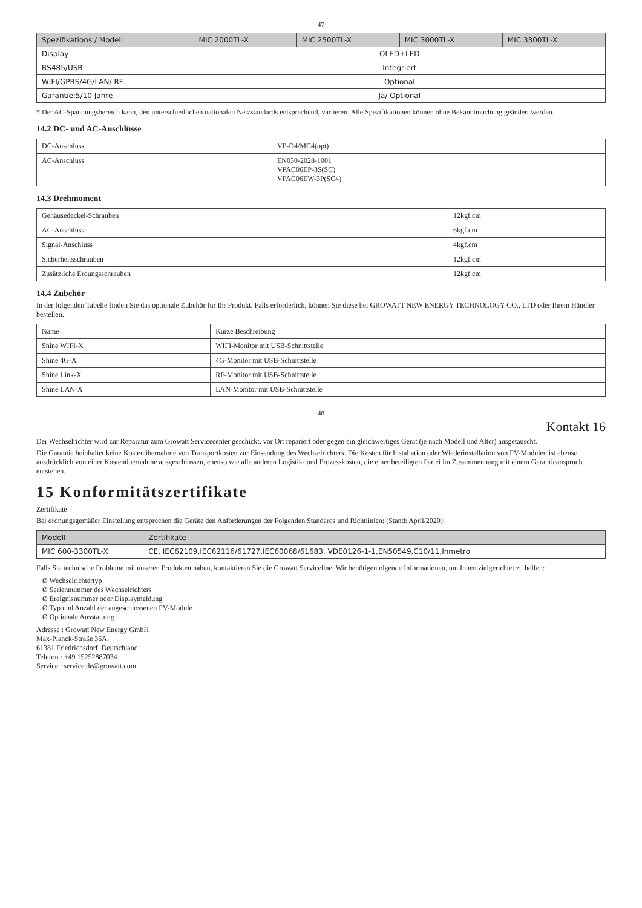47
| Spezifikations / Modell | MIC 2000TL-X | MIC 2500TL-X | MIC 3000TL-X | MIC 3300TL-X |
| --- | --- | --- | --- | --- |
| Display | OLED+LED | | | |
| RS485/USB | Integriert | | | |
| WIFI/GPRS/4G/LAN/ RF | Optional | | | |
| Garantie:5/10 Jahre | Ja/ Optional | | | |
* Der AC-Spannungsbereich kann, den unterschiedlichen nationalen Netzstandards entsprechend, variieren. Alle Spezifikationen können ohne Bekanntmachung geändert werden.
14.2 DC- und AC-Anschlüsse
| DC-Anschluss | VP-D4/MC4(opt) |
| AC-Anschluss | EN030-2028-1001 VPAC06EP-3S(SC) VPAC06EW-3P(SC4) |
14.3 Drehmoment
| Gehäusedeckel-Schrauben | 12kgf.cm |
| AC-Anschluss | 6kgf.cm |
| Signal-Anschluss | 4kgf.cm |
| Sicherheitsschrauben | 12kgf.cm |
| Zusätzliche Erdungsschrauben | 12kgf.cm |
14.4 Zubehör
In der folgenden Tabelle finden Sie das optionale Zubehör für Ihr Produkt. Falls erforderlich, können Sie diese bei GROWATT NEW ENERGY TECHNOLOGY CO., LTD oder Ihrem Händler bestellen.
| Name | Kurze Beschreibung |
| Shine WIFI-X | WIFI-Monitor mit USB-Schnittstelle |
| Shine 4G-X | 4G-Monitor mit USB-Schnittstelle |
| Shine Link-X | RF-Monitor mit USB-Schnittstelle |
| Shine LAN-X | LAN-Monitor mit USB-Schnittstelle |
48
Kontakt 16
Der Wechselrichter wird zur Reparatur zum Growatt Servicecenter geschickt, vor Ort repariert oder gegen ein gleichwertiges Gerät (je nach Modell und Alter) ausgetauscht.
Die Garantie beinhaltet keine Kostenübernahme von Transportkosten zur Einsendung des Wechselrichters. Die Kosten für Installation oder Wiederinstallation von PV-Modulen ist ebenso ausdrücklich von einer Kostenübernahme ausgeschlossen, ebenso wie alle anderen Logistik- und Prozesskosten, die einer beteiligten Partei im Zusammenhang mit einem Garantieanspruch entstehen.
15 Konformitätszertifikate
Zertifikate
Bei ordnungsgemäßer Einstellung entsprechen die Geräte den Anforderungen der Folgenden Standards und Richtlinien: (Stand: April/2020):
| Modell | Zertifikate |
| --- | --- |
| MIC 600-3300TL-X | CE, IEC62109,IEC62116/61727,IEC60068/61683, VDE0126-1-1,EN50549,C10/11,Inmetro |
Falls Sie technische Probleme mit unseren Produkten haben, kontaktieren Sie die Growatt Serviceline. Wir benötigen olgende Informationen, um Ihnen zielgerichtet zu helfen:
Ø Wechselrichtertyp
Ø Seriennummer des Wechselrichters
Ø Ereignisnummer oder Displaymeldung
Ø Typ und Anzahl der angeschlossenen PV-Module
Ø Optionale Ausstattung
Adresse : Growatt New Energy GmbH
Max-Planck-Straße 36A,
61381 Friedrichsdorf, Deutschland
Telefon : +49 15252887034
Service : service.de@growatt.com